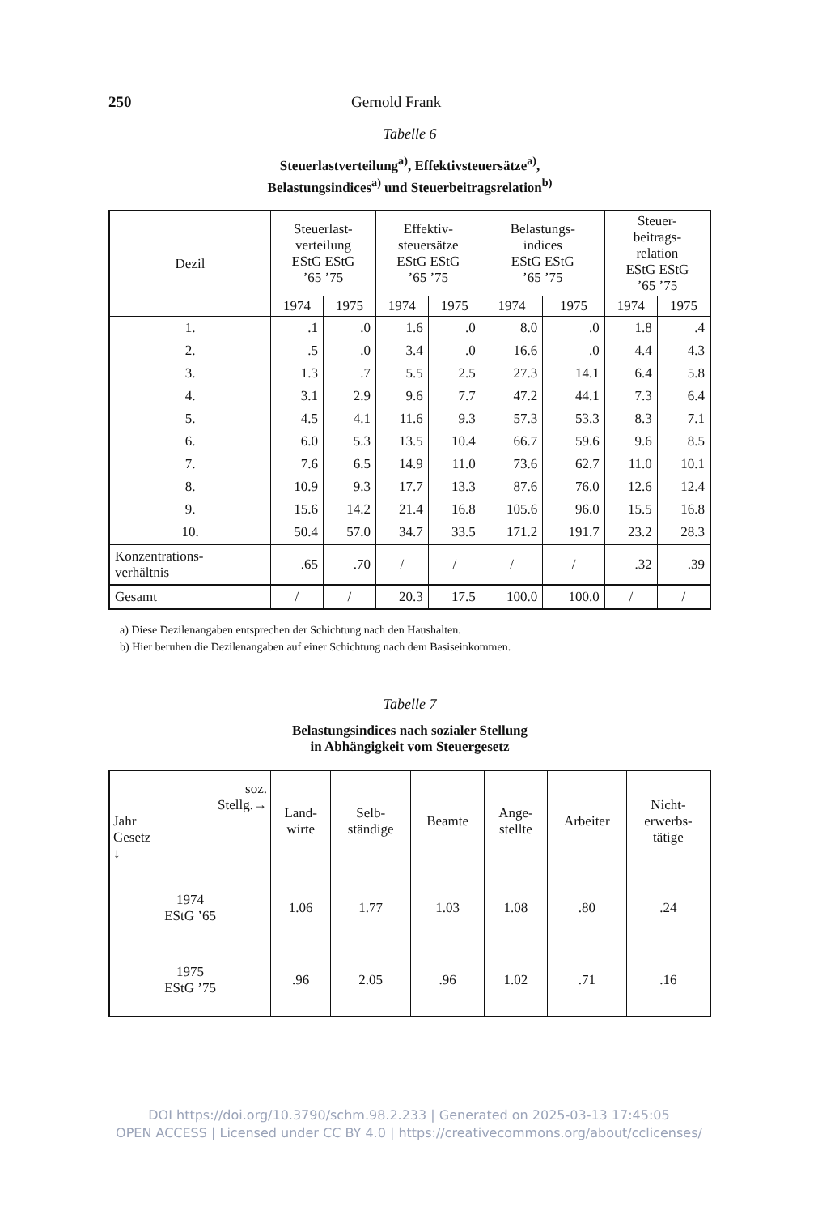250 Gernold Frank
Tabelle 6
Steuerlastverteilung<sup>a)</sup>, Effektivsteuersätze<sup>a)</sup>,
Belastungsindices<sup>a)</sup> und Steuerbeitragsrelation<sup>b)</sup>
| Dezil | Steuerlast- verteilung EStG EStG ’65 ’75 | | Effektiv- steuersätze EStG EStG ’65 ’75 | | Belastungs- indices EStG EStG ’65 ’75 | | Steuer- beitrags- relation EStG EStG ’65 ’75 | |
| --- | --- | --- | --- | --- | --- | --- | --- | --- |
| | 1974 | 1975 | 1974 | 1975 | 1974 | 1975 | 1974 | 1975 |
| 1. | .1 | .0 | 1.6 | .0 | 8.0 | .0 | 1.8 | .4 |
| 2. | .5 | .0 | 3.4 | .0 | 16.6 | .0 | 4.4 | 4.3 |
| 3. | 1.3 | .7 | 5.5 | 2.5 | 27.3 | 14.1 | 6.4 | 5.8 |
| 4. | 3.1 | 2.9 | 9.6 | 7.7 | 47.2 | 44.1 | 7.3 | 6.4 |
| 5. | 4.5 | 4.1 | 11.6 | 9.3 | 57.3 | 53.3 | 8.3 | 7.1 |
| 6. | 6.0 | 5.3 | 13.5 | 10.4 | 66.7 | 59.6 | 9.6 | 8.5 |
| 7. | 7.6 | 6.5 | 14.9 | 11.0 | 73.6 | 62.7 | 11.0 | 10.1 |
| 8. | 10.9 | 9.3 | 17.7 | 13.3 | 87.6 | 76.0 | 12.6 | 12.4 |
| 9. | 15.6 | 14.2 | 21.4 | 16.8 | 105.6 | 96.0 | 15.5 | 16.8 |
| 10. | 50.4 | 57.0 | 34.7 | 33.5 | 171.2 | 191.7 | 23.2 | 28.3 |
| Konzentrations- verhältnis | .65 | .70 | / | / | / | / | .32 | .39 |
| Gesamt | / | / | 20.3 | 17.5 | 100.0 | 100.0 | / | / |
a) Diese Dezilenangaben entsprechen der Schichtung nach den Haushalten.
b) Hier beruhen die Dezilenangaben auf einer Schichtung nach dem Basiseinkommen.
Tabelle 7
Belastungsindices nach sozialer Stellung
in Abhängigkeit vom Steuergesetz
| soz. Stellg.→ Jahr Gesetz ↓ | Land- wirte | Selb- ständige | Beamte | Ange- stellte | Arbeiter | Nicht- erwerbs- tätige |
| --- | --- | --- | --- | --- | --- | --- |
| 1974 EStG ’65 | 1.06 | 1.77 | 1.03 | 1.08 | .80 | .24 |
| 1975 EStG ’75 | .96 | 2.05 | .96 | 1.02 | .71 | .16 |
DOI https://doi.org/10.3790/schm.98.2.233 | Generated on 2025-03-13 17:45:05
OPEN ACCESS | Licensed under CC BY 4.0 | https://creativecommons.org/about/cclicenses/